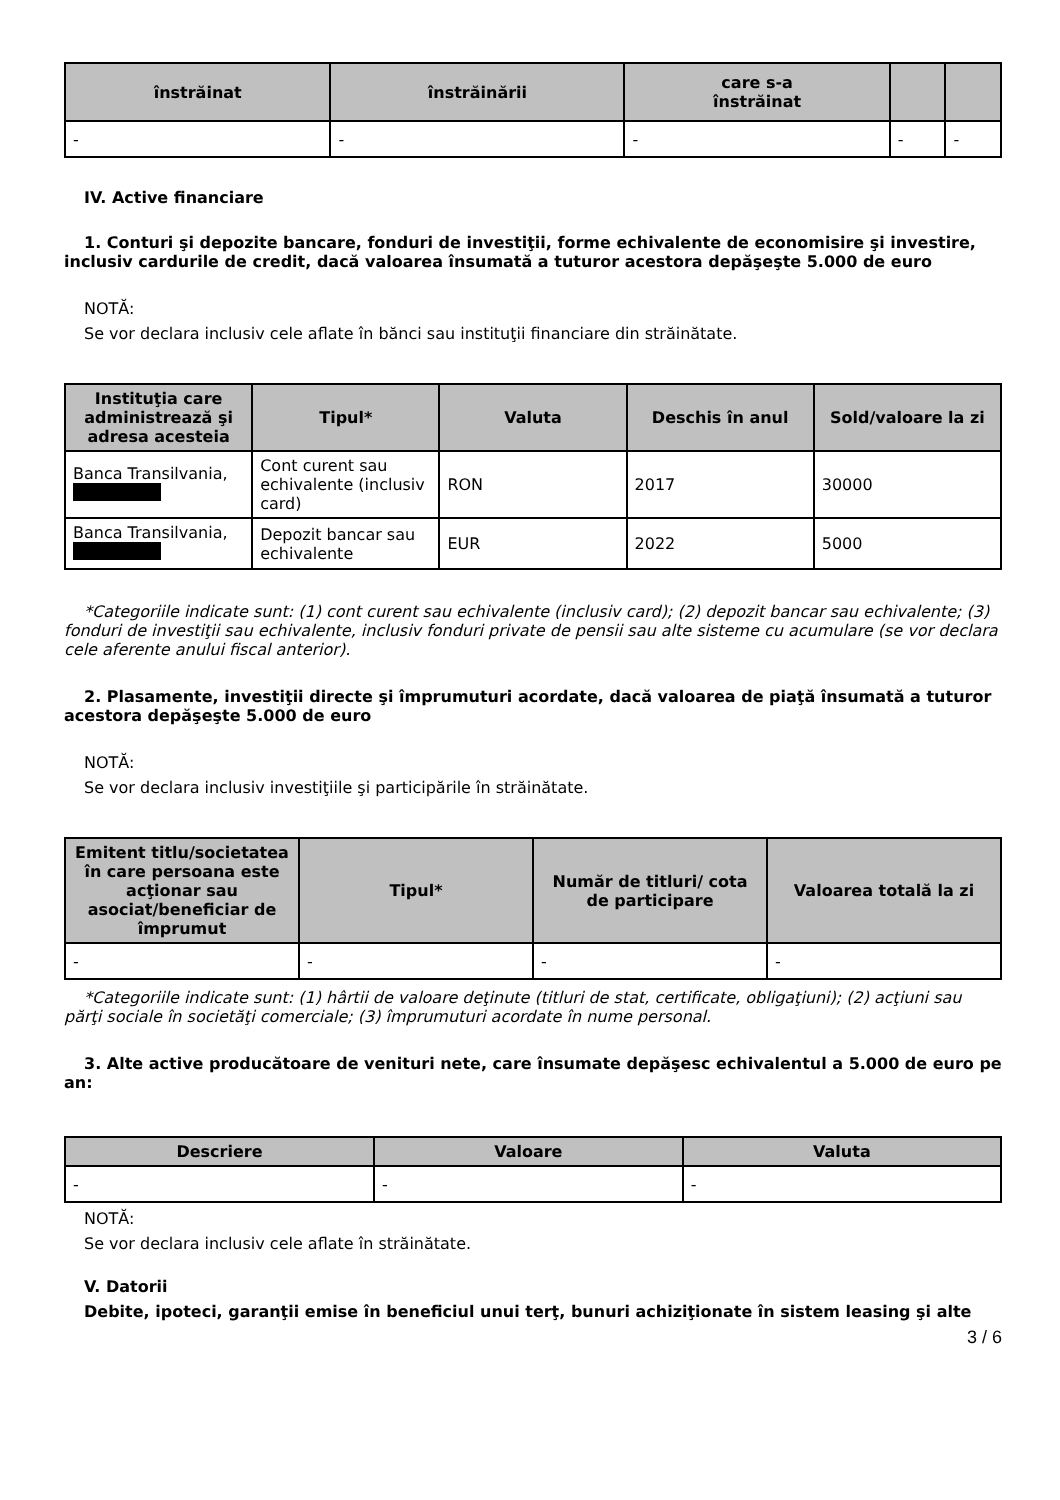| înstrăinat | înstrăinării | care s-a înstrăinat | | |
| --- | --- | --- | --- | --- |
| - | - | - | - | - |
IV. Active financiare
1. Conturi şi depozite bancare, fonduri de investiţii, forme echivalente de economisire şi investire, inclusiv cardurile de credit, dacă valoarea însumată a tuturor acestora depăşeşte 5.000 de euro
NOTĂ:
Se vor declara inclusiv cele aflate în bănci sau instituţii financiare din străinătate.
| Instituţia care administrează şi adresa acesteia | Tipul* | Valuta | Deschis în anul | Sold/valoare la zi |
| --- | --- | --- | --- | --- |
| Banca Transilvania, | Cont curent sau echivalente (inclusiv card) | RON | 2017 | 30000 |
| Banca Transilvania, | Depozit bancar sau echivalente | EUR | 2022 | 5000 |
*Categoriile indicate sunt: (1) cont curent sau echivalente (inclusiv card); (2) depozit bancar sau echivalente; (3) fonduri de investiţii sau echivalente, inclusiv fonduri private de pensii sau alte sisteme cu acumulare (se vor declara cele aferente anului fiscal anterior).
2. Plasamente, investiţii directe şi împrumuturi acordate, dacă valoarea de piaţă însumată a tuturor acestora depăşeşte 5.000 de euro
NOTĂ:
Se vor declara inclusiv investiţiile şi participările în străinătate.
| Emitent titlu/societatea în care persoana este acţionar sau asociat/beneficiar de împrumut | Tipul* | Număr de titluri/ cota de participare | Valoarea totală la zi |
| --- | --- | --- | --- |
| - | - | - | - |
*Categoriile indicate sunt: (1) hârtii de valoare deţinute (titluri de stat, certificate, obligaţiuni); (2) acţiuni sau părţi sociale în societăţi comerciale; (3) împrumuturi acordate în nume personal.
3. Alte active producătoare de venituri nete, care însumate depăşesc echivalentul a 5.000 de euro pe an:
| Descriere | Valoare | Valuta |
| --- | --- | --- |
| - | - | - |
NOTĂ:
Se vor declara inclusiv cele aflate în străinătate.
V. Datorii
Debite, ipoteci, garanţii emise în beneficiul unui terţ, bunuri achiziţionate în sistem leasing şi alte
3 / 6